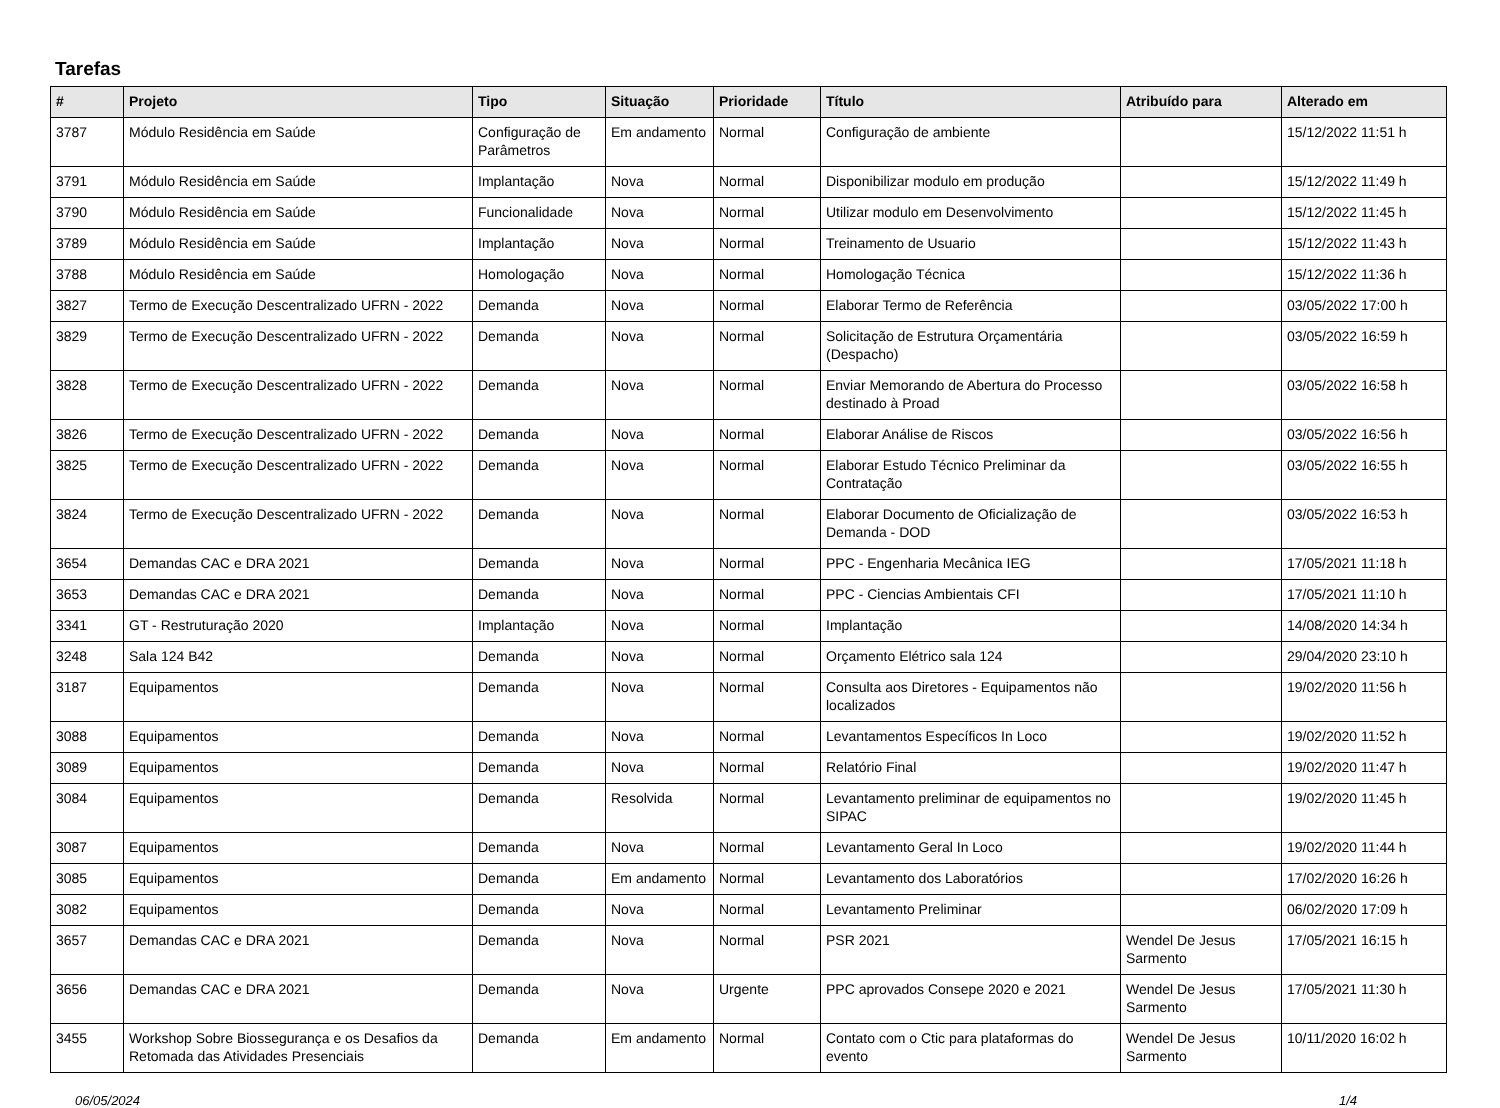Tarefas
| # | Projeto | Tipo | Situação | Prioridade | Título | Atribuído para | Alterado em |
| --- | --- | --- | --- | --- | --- | --- | --- |
| 3787 | Módulo Residência em Saúde | Configuração de Parâmetros | Em andamento | Normal | Configuração de ambiente | | 15/12/2022 11:51 h |
| 3791 | Módulo Residência em Saúde | Implantação | Nova | Normal | Disponibilizar modulo em produção | | 15/12/2022 11:49 h |
| 3790 | Módulo Residência em Saúde | Funcionalidade | Nova | Normal | Utilizar modulo em Desenvolvimento | | 15/12/2022 11:45 h |
| 3789 | Módulo Residência em Saúde | Implantação | Nova | Normal | Treinamento de Usuario | | 15/12/2022 11:43 h |
| 3788 | Módulo Residência em Saúde | Homologação | Nova | Normal | Homologação Técnica | | 15/12/2022 11:36 h |
| 3827 | Termo de Execução Descentralizado UFRN - 2022 | Demanda | Nova | Normal | Elaborar Termo de Referência | | 03/05/2022 17:00 h |
| 3829 | Termo de Execução Descentralizado UFRN - 2022 | Demanda | Nova | Normal | Solicitação de Estrutura Orçamentária (Despacho) | | 03/05/2022 16:59 h |
| 3828 | Termo de Execução Descentralizado UFRN - 2022 | Demanda | Nova | Normal | Enviar Memorando de Abertura do Processo destinado à Proad | | 03/05/2022 16:58 h |
| 3826 | Termo de Execução Descentralizado UFRN - 2022 | Demanda | Nova | Normal | Elaborar Análise de Riscos | | 03/05/2022 16:56 h |
| 3825 | Termo de Execução Descentralizado UFRN - 2022 | Demanda | Nova | Normal | Elaborar Estudo Técnico Preliminar da Contratação | | 03/05/2022 16:55 h |
| 3824 | Termo de Execução Descentralizado UFRN - 2022 | Demanda | Nova | Normal | Elaborar Documento de Oficialização de Demanda - DOD | | 03/05/2022 16:53 h |
| 3654 | Demandas CAC e DRA 2021 | Demanda | Nova | Normal | PPC - Engenharia Mecânica IEG | | 17/05/2021 11:18 h |
| 3653 | Demandas CAC e DRA 2021 | Demanda | Nova | Normal | PPC - Ciencias Ambientais CFI | | 17/05/2021 11:10 h |
| 3341 | GT - Restruturação 2020 | Implantação | Nova | Normal | Implantação | | 14/08/2020 14:34 h |
| 3248 | Sala 124 B42 | Demanda | Nova | Normal | Orçamento Elétrico sala 124 | | 29/04/2020 23:10 h |
| 3187 | Equipamentos | Demanda | Nova | Normal | Consulta aos Diretores - Equipamentos não localizados | | 19/02/2020 11:56 h |
| 3088 | Equipamentos | Demanda | Nova | Normal | Levantamentos Específicos In Loco | | 19/02/2020 11:52 h |
| 3089 | Equipamentos | Demanda | Nova | Normal | Relatório Final | | 19/02/2020 11:47 h |
| 3084 | Equipamentos | Demanda | Resolvida | Normal | Levantamento preliminar de equipamentos no SIPAC | | 19/02/2020 11:45 h |
| 3087 | Equipamentos | Demanda | Nova | Normal | Levantamento Geral In Loco | | 19/02/2020 11:44 h |
| 3085 | Equipamentos | Demanda | Em andamento | Normal | Levantamento dos Laboratórios | | 17/02/2020 16:26 h |
| 3082 | Equipamentos | Demanda | Nova | Normal | Levantamento Preliminar | | 06/02/2020 17:09 h |
| 3657 | Demandas CAC e DRA 2021 | Demanda | Nova | Normal | PSR 2021 | Wendel De Jesus Sarmento | 17/05/2021 16:15 h |
| 3656 | Demandas CAC e DRA 2021 | Demanda | Nova | Urgente | PPC aprovados Consepe 2020 e 2021 | Wendel De Jesus Sarmento | 17/05/2021 11:30 h |
| 3455 | Workshop Sobre Biossegurança e os Desafios da Retomada das Atividades Presenciais | Demanda | Em andamento | Normal | Contato com o Ctic para plataformas do evento | Wendel De Jesus Sarmento | 10/11/2020 16:02 h |
06/05/2024 1/4